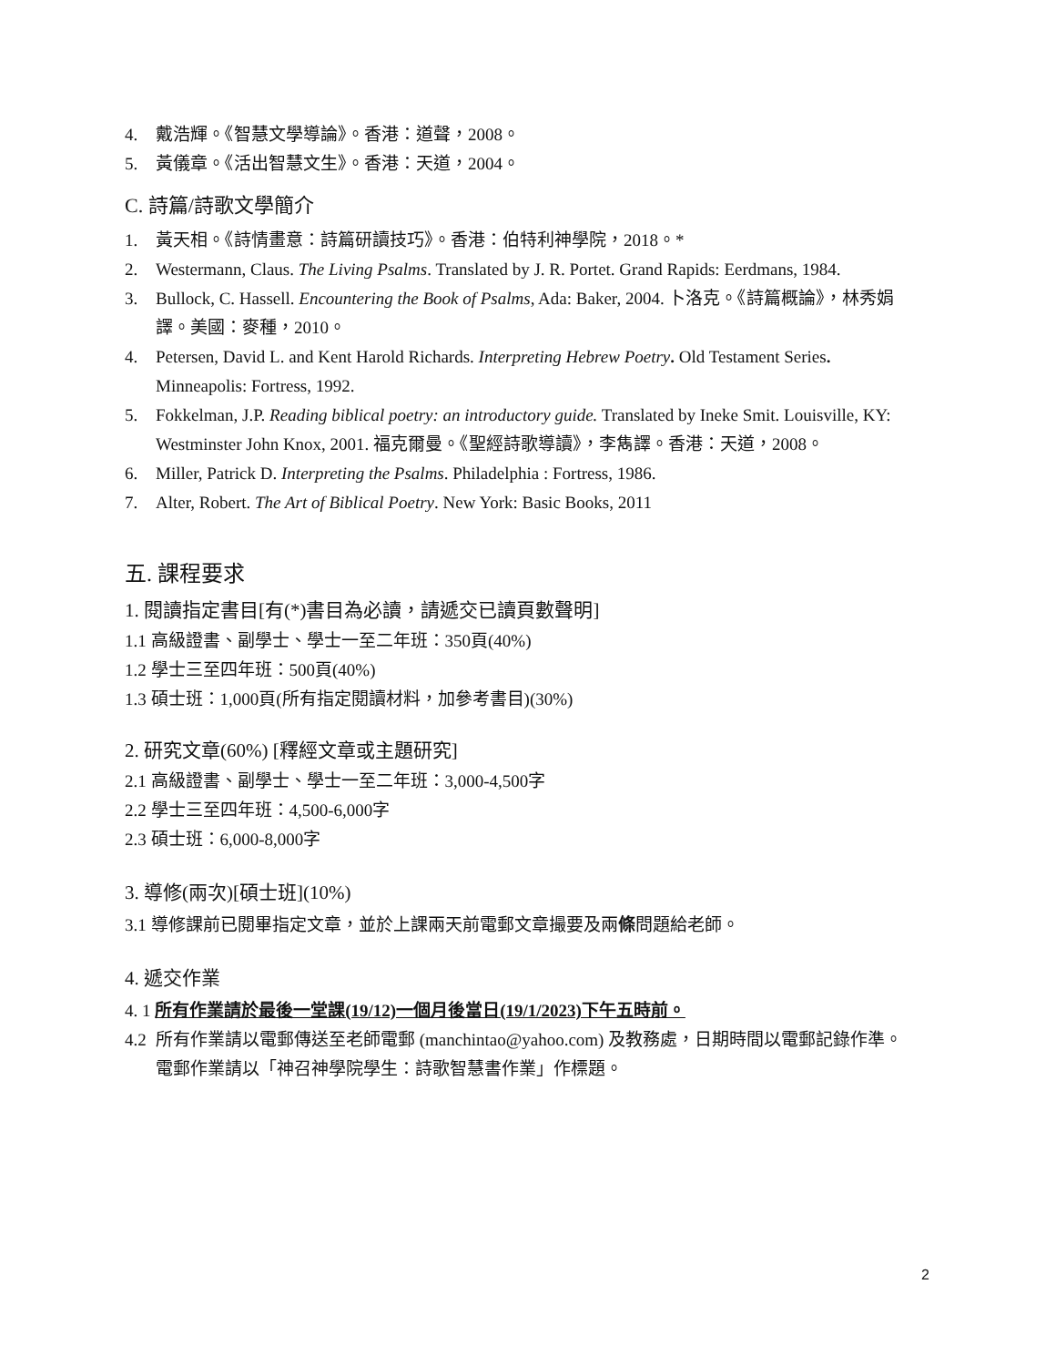4. 戴浩輝。《智慧文學導論》。香港：道聲，2008。
5. 黃儀章。《活出智慧文生》。香港：天道，2004。
C. 詩篇/詩歌文學簡介
1. 黃天相。《詩情畫意：詩篇研讀技巧》。香港：伯特利神學院，2018。*
2. Westermann, Claus. The Living Psalms. Translated by J. R. Portet. Grand Rapids: Eerdmans, 1984.
3. Bullock, C. Hassell. Encountering the Book of Psalms, Ada: Baker, 2004. 卜洛克。《詩篇概論》，林秀娟譯。美國：麥種，2010。
4. Petersen, David L. and Kent Harold Richards. Interpreting Hebrew Poetry. Old Testament Series. Minneapolis: Fortress, 1992.
5. Fokkelman, J.P. Reading biblical poetry: an introductory guide. Translated by Ineke Smit. Louisville, KY: Westminster John Knox, 2001. 福克爾曼。《聖經詩歌導讀》，李雋譯。香港：天道，2008。
6. Miller, Patrick D. Interpreting the Psalms. Philadelphia : Fortress, 1986.
7. Alter, Robert. The Art of Biblical Poetry. New York: Basic Books, 2011
五. 課程要求
1. 閱讀指定書目[有(*)書目為必讀，請遞交已讀頁數聲明]
1.1 高級證書、副學士、學士一至二年班：350頁(40%)
1.2 學士三至四年班：500頁(40%)
1.3 碩士班：1,000頁(所有指定閱讀材料，加參考書目)(30%)
2. 研究文章(60%) [釋經文章或主題研究]
2.1 高級證書、副學士、學士一至二年班：3,000-4,500字
2.2 學士三至四年班：4,500-6,000字
2.3 碩士班：6,000-8,000字
3. 導修(兩次)[碩士班](10%)
3.1 導修課前已閱畢指定文章，並於上課兩天前電郵文章撮要及兩條問題給老師。
4. 遞交作業
4. 1 所有作業請於最後一堂課(19/12)一個月後當日(19/1/2023)下午五時前。
4.2 所有作業請以電郵傳送至老師電郵 (manchintao@yahoo.com) 及教務處，日期時間以電郵記錄作準。電郵作業請以「神召神學院學生：詩歌智慧書作業」作標題。
2